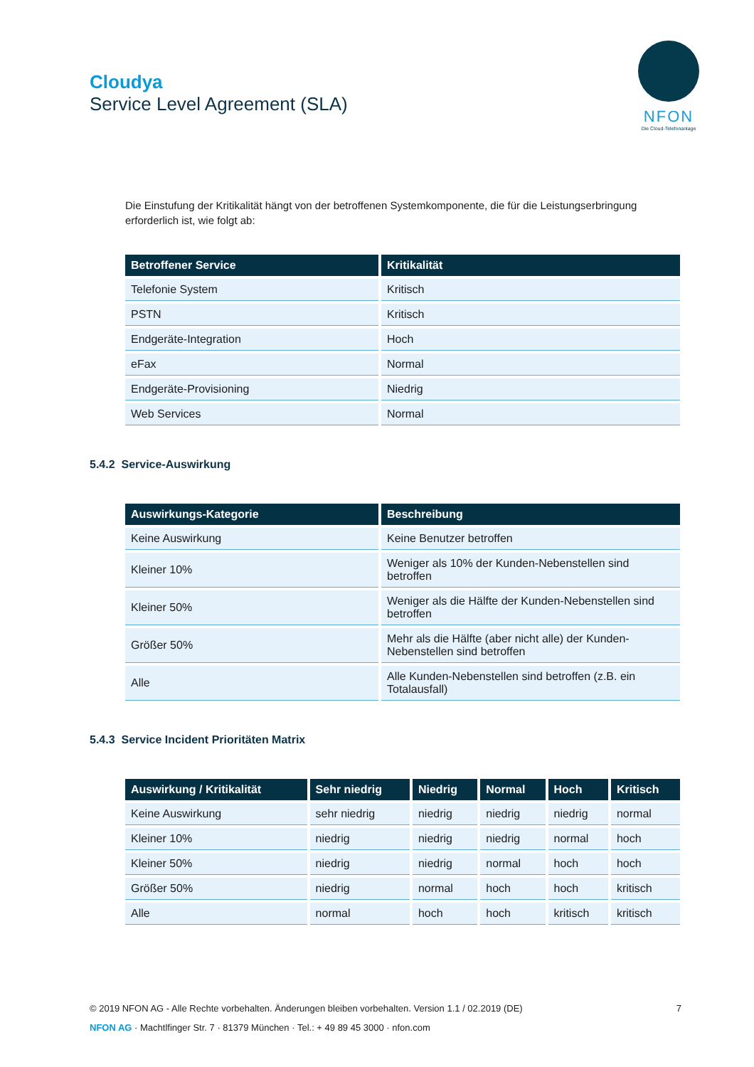Cloudya
Service Level Agreement (SLA)
NFON
Die Cloud-Telefonanlage
Die Einstufung der Kritikalität hängt von der betroffenen Systemkomponente, die für die Leistungserbringung erforderlich ist, wie folgt ab:
| Betroffener Service | Kritikalität |
| --- | --- |
| Telefonie System | Kritisch |
| PSTN | Kritisch |
| Endgeräte-Integration | Hoch |
| eFax | Normal |
| Endgeräte-Provisioning | Niedrig |
| Web Services | Normal |
5.4.2 Service-Auswirkung
| Auswirkungs-Kategorie | Beschreibung |
| --- | --- |
| Keine Auswirkung | Keine Benutzer betroffen |
| Kleiner 10% | Weniger als 10% der Kunden-Nebenstellen sind betroffen |
| Kleiner 50% | Weniger als die Hälfte der Kunden-Nebenstellen sind betroffen |
| Größer 50% | Mehr als die Hälfte (aber nicht alle) der Kunden-Nebenstellen sind betroffen |
| Alle | Alle Kunden-Nebenstellen sind betroffen (z.B. ein Totalausfall) |
5.4.3 Service Incident Prioritäten Matrix
| Auswirkung / Kritikalität | Sehr niedrig | Niedrig | Normal | Hoch | Kritisch |
| --- | --- | --- | --- | --- | --- |
| Keine Auswirkung | sehr niedrig | niedrig | niedrig | niedrig | normal |
| Kleiner 10% | niedrig | niedrig | niedrig | normal | hoch |
| Kleiner 50% | niedrig | niedrig | normal | hoch | hoch |
| Größer 50% | niedrig | normal | hoch | hoch | kritisch |
| Alle | normal | hoch | hoch | kritisch | kritisch |
© 2019 NFON AG - Alle Rechte vorbehalten. Änderungen bleiben vorbehalten. Version 1.1 / 02.2019 (DE) 7
NFON AG · Machtlfinger Str. 7 · 81379 München · Tel.: + 49 89 45 3000 · nfon.com